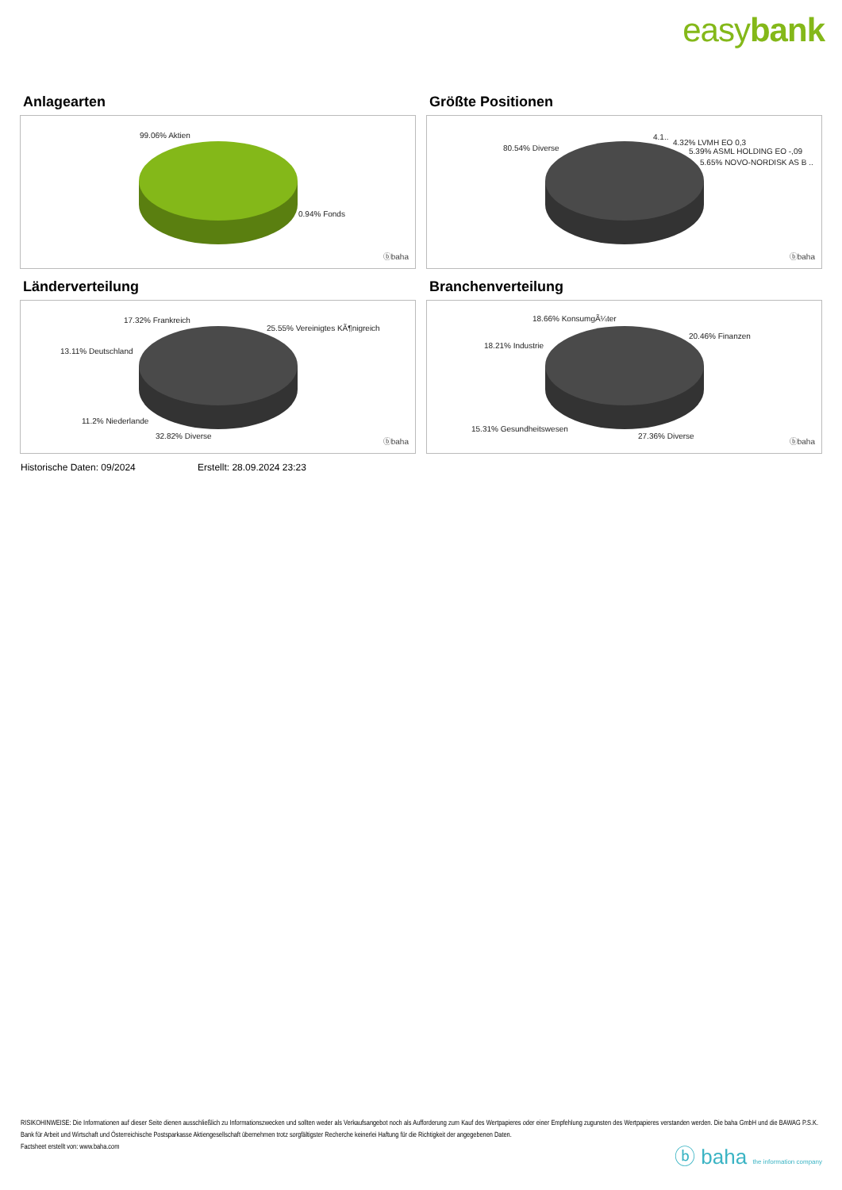easybank
Anlagearten
99.06% Aktien
0.94% Fonds
ⓑbaha
Größte Positionen
80.54% Diverse
4.1..
4.32% LVMH EO 0,3
5.39% ASML HOLDING EO -,09
5.65% NOVO-NORDISK AS B ..
ⓑbaha
Länderverteilung
17.32% Frankreich
25.55% Vereinigtes KÃ¶nigreich
13.11% Deutschland
11.2% Niederlande
32.82% Diverse
ⓑbaha
Branchenverteilung
18.66% KonsumgÃ¼ter
20.46% Finanzen
18.21% Industrie
15.31% Gesundheitswesen
27.36% Diverse
ⓑbaha
Historische Daten: 09/2024 Erstellt: 28.09.2024 23:23
RISIKOHINWEISE: Die Informationen auf dieser Seite dienen ausschließlich zu Informationszwecken und sollten weder als Verkaufsangebot noch als Aufforderung zum Kauf des Wertpapieres oder einer Empfehlung zugunsten des Wertpapieres verstanden werden. Die baha GmbH und die BAWAG P.S.K. Bank für Arbeit und Wirtschaft und Österreichische Postsparkasse Aktiengesellschaft übernehmen trotz sorgfältigster Recherche keinerlei Haftung für die Richtigkeit der angegebenen Daten.
Factsheet erstellt von: www.baha.com
ⓑ baha the information company